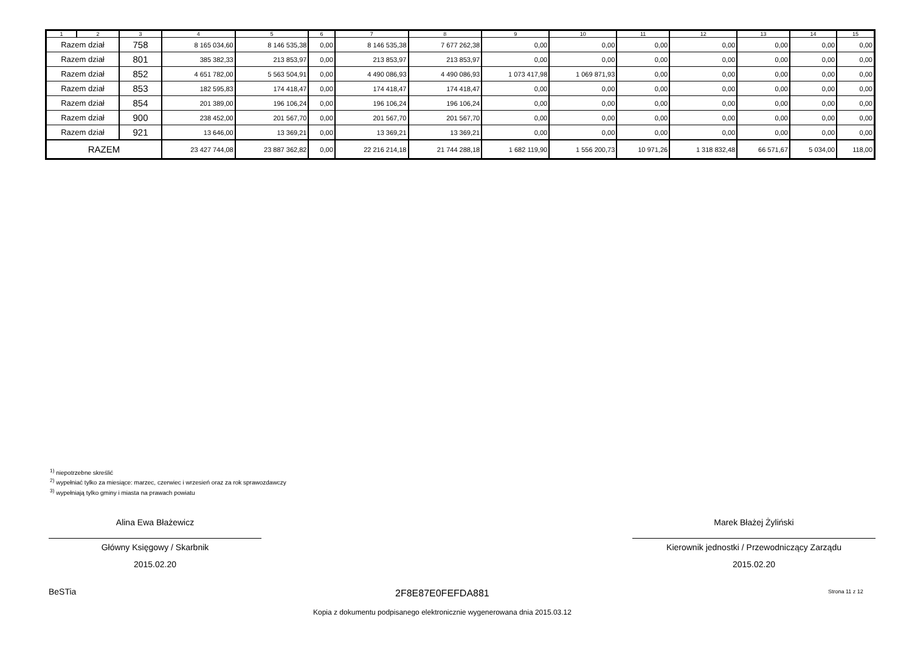| 1 | 2 | 3 | 4 | 5 | 6 | 7 | 8 | 9 | 10 | 11 | 12 | 13 | 14 | 15 |
| --- | --- | --- | --- | --- | --- | --- | --- | --- | --- | --- | --- | --- | --- | --- |
| Razem dział | | 758 | 8 165 034,60 | 8 146 535,38 | 0,00 | 8 146 535,38 | 7 677 262,38 | 0,00 | 0,00 | 0,00 | 0,00 | 0,00 | 0,00 | 0,00 |
| Razem dział | | 801 | 385 382,33 | 213 853,97 | 0,00 | 213 853,97 | 213 853,97 | 0,00 | 0,00 | 0,00 | 0,00 | 0,00 | 0,00 | 0,00 |
| Razem dział | | 852 | 4 651 782,00 | 5 563 504,91 | 0,00 | 4 490 086,93 | 4 490 086,93 | 1 073 417,98 | 1 069 871,93 | 0,00 | 0,00 | 0,00 | 0,00 | 0,00 |
| Razem dział | | 853 | 182 595,83 | 174 418,47 | 0,00 | 174 418,47 | 174 418,47 | 0,00 | 0,00 | 0,00 | 0,00 | 0,00 | 0,00 | 0,00 |
| Razem dział | | 854 | 201 389,00 | 196 106,24 | 0,00 | 196 106,24 | 196 106,24 | 0,00 | 0,00 | 0,00 | 0,00 | 0,00 | 0,00 | 0,00 |
| Razem dział | | 900 | 238 452,00 | 201 567,70 | 0,00 | 201 567,70 | 201 567,70 | 0,00 | 0,00 | 0,00 | 0,00 | 0,00 | 0,00 | 0,00 |
| Razem dział | | 921 | 13 646,00 | 13 369,21 | 0,00 | 13 369,21 | 13 369,21 | 0,00 | 0,00 | 0,00 | 0,00 | 0,00 | 0,00 | 0,00 |
| RAZEM | | | 23 427 744,08 | 23 887 362,82 | 0,00 | 22 216 214,18 | 21 744 288,18 | 1 682 119,90 | 1 556 200,73 | 10 971,26 | 1 318 832,48 | 66 571,67 | 5 034,00 | 118,00 |
<sup>1)</sup> niepotrzebne skreślić
<sup>2)</sup> wypełniać tylko za miesiące: marzec, czerwiec i wrzesień oraz za rok sprawozdawczy
<sup>3)</sup> wypełniają tylko gminy i miasta na prawach powiatu
Alina Ewa Błażewicz
Główny Księgowy / Skarbnik
2015.02.20
Marek Błażej Żyliński
Kierownik jednostki / Przewodniczący Zarządu
2015.02.20
BeSTia 2F8E87E0FEFDA881 Strona 11 z 12
Kopia z dokumentu podpisanego elektronicznie wygenerowana dnia 2015.03.12